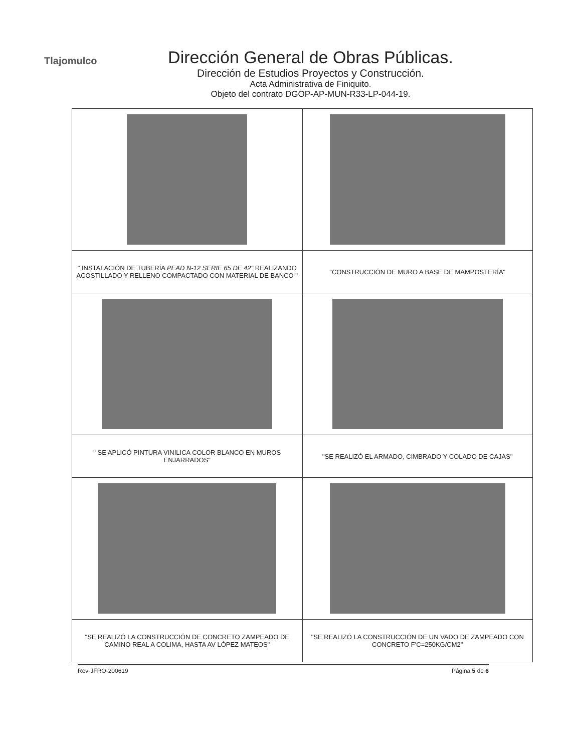Tlajomulco
Dirección General de Obras Públicas.
Dirección de Estudios Proyectos y Construcción.
Acta Administrativa de Finiquito.
Objeto del contrato DGOP-AP-MUN-R33-LP-044-19.
| " INSTALACIÓN DE TUBERÍA PEAD N-12 SERIE 65 DE 42" REALIZANDO ACOSTILLADO Y RELLENO COMPACTADO CON MATERIAL DE BANCO " | "CONSTRUCCIÓN DE MURO A BASE DE MAMPOSTERÍA" |
| " SE APLICÓ PINTURA VINILICA COLOR BLANCO EN MUROS ENJARRADOS" | "SE REALIZÓ EL ARMADO, CIMBRADO Y COLADO DE CAJAS" |
| "SE REALIZÓ LA CONSTRUCCIÓN DE CONCRETO ZAMPEADO DE CAMINO REAL A COLIMA, HASTA AV LÓPEZ MATEOS" | "SE REALIZÓ LA CONSTRUCCIÓN DE UN VADO DE ZAMPEADO CON CONCRETO F'C=250KG/CM2" |
Rev-JFRO-200619 Página 5 de 6